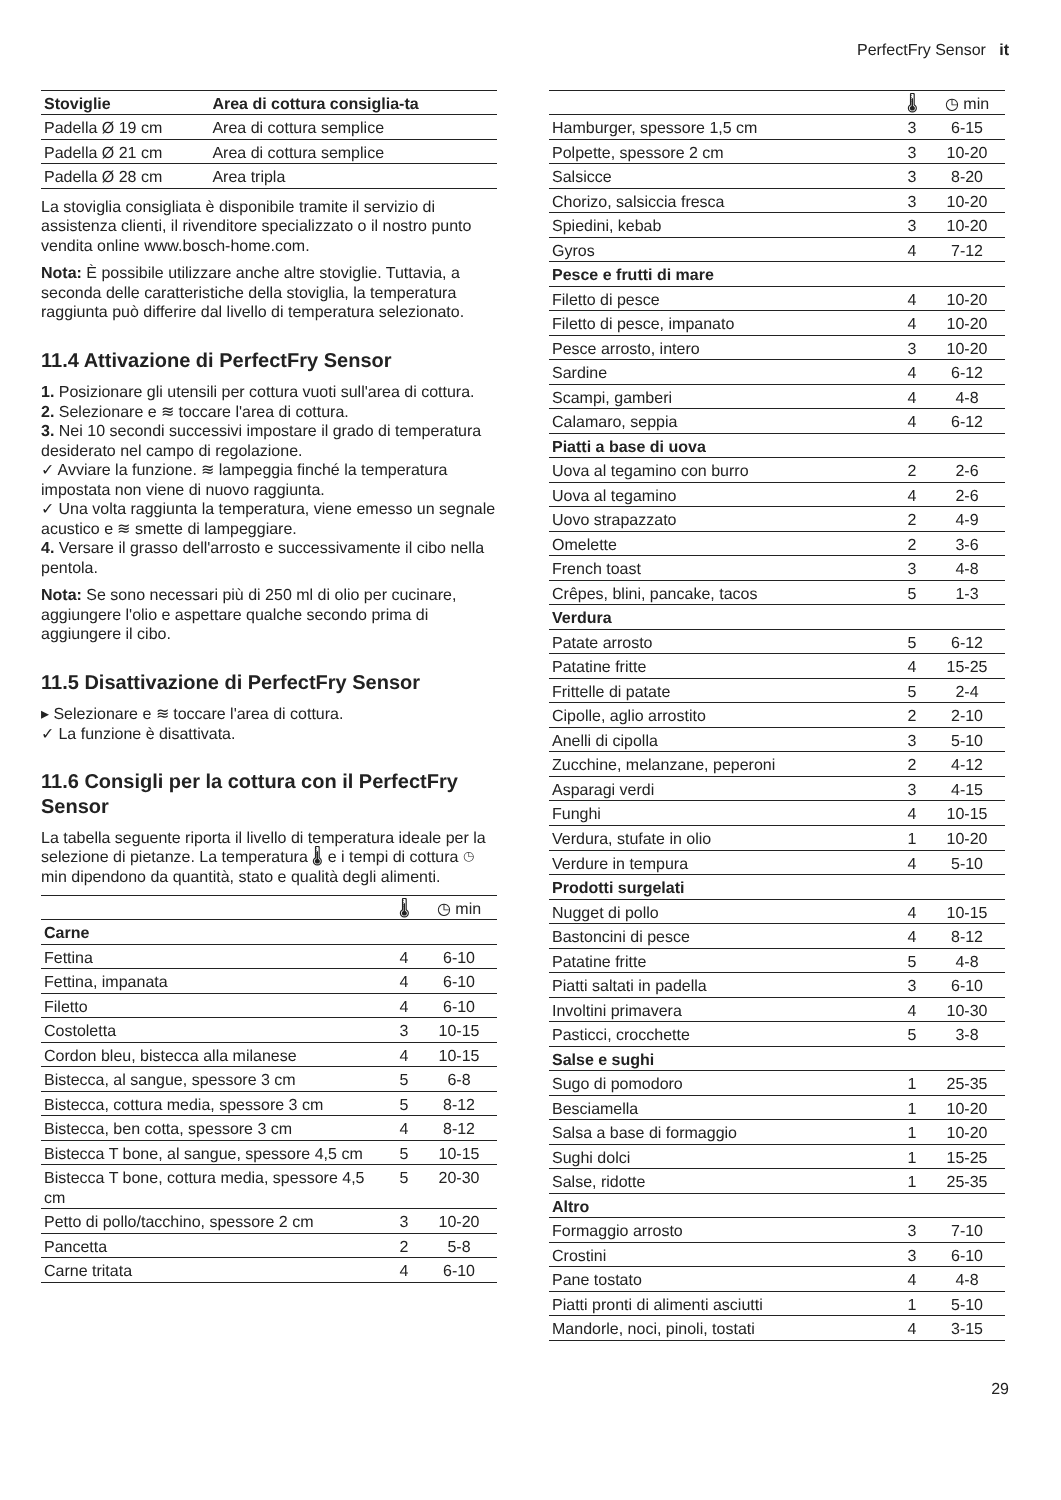PerfectFry Sensor it
| Stoviglie | Area di cottura consiglia-ta |
| --- | --- |
| Padella Ø 19 cm | Area di cottura semplice |
| Padella Ø 21 cm | Area di cottura semplice |
| Padella Ø 28 cm | Area tripla |
La stoviglia consigliata è disponibile tramite il servizio di assistenza clienti, il rivenditore specializzato o il nostro punto vendita online www.bosch-home.com.
Nota: È possibile utilizzare anche altre stoviglie. Tuttavia, a seconda delle caratteristiche della stoviglia, la temperatura raggiunta può differire dal livello di temperatura selezionato.
11.4 Attivazione di PerfectFry Sensor
1. Posizionare gli utensili per cottura vuoti sull'area di cottura.
2. Selezionare e ≋ toccare l'area di cottura.
3. Nei 10 secondi successivi impostare il grado di temperatura desiderato nel campo di regolazione.
✓ Avviare la funzione. ≋ lampeggia finché la temperatura impostata non viene di nuovo raggiunta.
✓ Una volta raggiunta la temperatura, viene emesso un segnale acustico e ≋ smette di lampeggiare.
4. Versare il grasso dell'arrosto e successivamente il cibo nella pentola.
Nota: Se sono necessari più di 250 ml di olio per cucinare, aggiungere l'olio e aspettare qualche secondo prima di aggiungere il cibo.
11.5 Disattivazione di PerfectFry Sensor
▸ Selezionare e ≋ toccare l'area di cottura.
✓ La funzione è disattivata.
11.6 Consigli per la cottura con il PerfectFry Sensor
La tabella seguente riporta il livello di temperatura ideale per la selezione di pietanze. La temperatura 🌡 e i tempi di cottura ◷ min dipendono da quantità, stato e qualità degli alimenti.
| | 🌡 | ◷ min |
| --- | --- | --- |
| Carne | | |
| Fettina | 4 | 6-10 |
| Fettina, impanata | 4 | 6-10 |
| Filetto | 4 | 6-10 |
| Costoletta | 3 | 10-15 |
| Cordon bleu, bistecca alla milanese | 4 | 10-15 |
| Bistecca, al sangue, spessore 3 cm | 5 | 6-8 |
| Bistecca, cottura media, spessore 3 cm | 5 | 8-12 |
| Bistecca, ben cotta, spessore 3 cm | 4 | 8-12 |
| Bistecca T bone, al sangue, spessore 4,5 cm | 5 | 10-15 |
| Bistecca T bone, cottura media, spessore 4,5 cm | 5 | 20-30 |
| Petto di pollo/tacchino, spessore 2 cm | 3 | 10-20 |
| Pancetta | 2 | 5-8 |
| Carne tritata | 4 | 6-10 |
| | 🌡 | ◷ min |
| --- | --- | --- |
| Hamburger, spessore 1,5 cm | 3 | 6-15 |
| Polpette, spessore 2 cm | 3 | 10-20 |
| Salsicce | 3 | 8-20 |
| Chorizo, salsiccia fresca | 3 | 10-20 |
| Spiedini, kebab | 3 | 10-20 |
| Gyros | 4 | 7-12 |
| Pesce e frutti di mare | | |
| Filetto di pesce | 4 | 10-20 |
| Filetto di pesce, impanato | 4 | 10-20 |
| Pesce arrosto, intero | 3 | 10-20 |
| Sardine | 4 | 6-12 |
| Scampi, gamberi | 4 | 4-8 |
| Calamaro, seppia | 4 | 6-12 |
| Piatti a base di uova | | |
| Uova al tegamino con burro | 2 | 2-6 |
| Uova al tegamino | 4 | 2-6 |
| Uovo strapazzato | 2 | 4-9 |
| Omelette | 2 | 3-6 |
| French toast | 3 | 4-8 |
| Crêpes, blini, pancake, tacos | 5 | 1-3 |
| Verdura | | |
| Patate arrosto | 5 | 6-12 |
| Patatine fritte | 4 | 15-25 |
| Frittelle di patate | 5 | 2-4 |
| Cipolle, aglio arrostito | 2 | 2-10 |
| Anelli di cipolla | 3 | 5-10 |
| Zucchine, melanzane, peperoni | 2 | 4-12 |
| Asparagi verdi | 3 | 4-15 |
| Funghi | 4 | 10-15 |
| Verdura, stufate in olio | 1 | 10-20 |
| Verdure in tempura | 4 | 5-10 |
| Prodotti surgelati | | |
| Nugget di pollo | 4 | 10-15 |
| Bastoncini di pesce | 4 | 8-12 |
| Patatine fritte | 5 | 4-8 |
| Piatti saltati in padella | 3 | 6-10 |
| Involtini primavera | 4 | 10-30 |
| Pasticci, crocchette | 5 | 3-8 |
| Salse e sughi | | |
| Sugo di pomodoro | 1 | 25-35 |
| Besciamella | 1 | 10-20 |
| Salsa a base di formaggio | 1 | 10-20 |
| Sughi dolci | 1 | 15-25 |
| Salse, ridotte | 1 | 25-35 |
| Altro | | |
| Formaggio arrosto | 3 | 7-10 |
| Crostini | 3 | 6-10 |
| Pane tostato | 4 | 4-8 |
| Piatti pronti di alimenti asciutti | 1 | 5-10 |
| Mandorle, noci, pinoli, tostati | 4 | 3-15 |
29